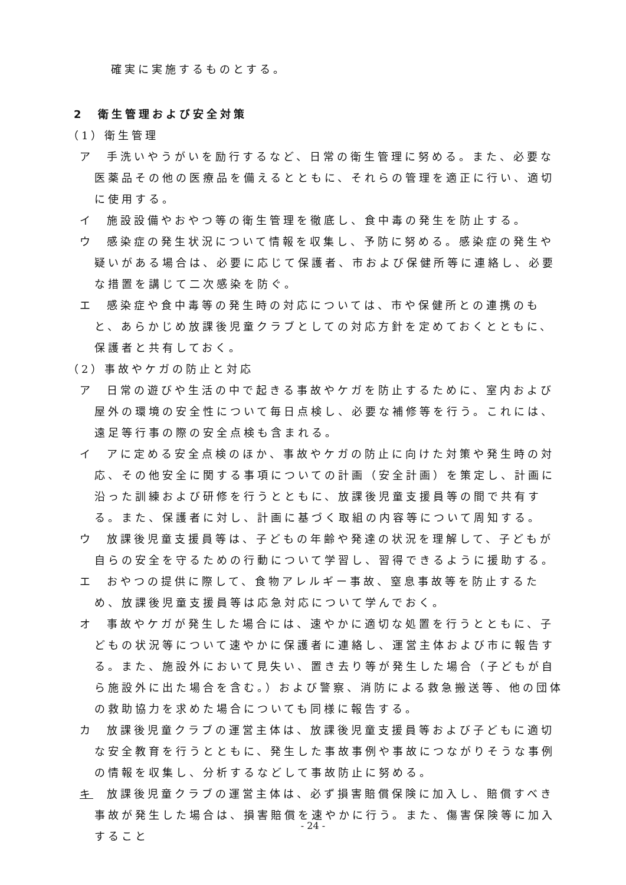確実に実施するものとする。
2　衛生管理および安全対策
（1）衛生管理
ア　手洗いやうがいを励行するなど、日常の衛生管理に努める。また、必要な医薬品その他の医療品を備えるとともに、それらの管理を適正に行い、適切に使用する。
イ　施設設備やおやつ等の衛生管理を徹底し、食中毒の発生を防止する。
ウ　感染症の発生状況について情報を収集し、予防に努める。感染症の発生や疑いがある場合は、必要に応じて保護者、市および保健所等に連絡し、必要な措置を講じて二次感染を防ぐ。
エ　感染症や食中毒等の発生時の対応については、市や保健所との連携のもと、あらかじめ放課後児童クラブとしての対応方針を定めておくとともに、保護者と共有しておく。
（2）事故やケガの防止と対応
ア　日常の遊びや生活の中で起きる事故やケガを防止するために、室内および屋外の環境の安全性について毎日点検し、必要な補修等を行う。これには、遠足等行事の際の安全点検も含まれる。
イ　アに定める安全点検のほか、事故やケガの防止に向けた対策や発生時の対応、その他安全に関する事項についての計画（安全計画）を策定し、計画に沿った訓練および研修を行うとともに、放課後児童支援員等の間で共有する。また、保護者に対し、計画に基づく取組の内容等について周知する。
ウ　放課後児童支援員等は、子どもの年齢や発達の状況を理解して、子どもが自らの安全を守るための行動について学習し、習得できるように援助する。
エ　おやつの提供に際して、食物アレルギー事故、窒息事故等を防止するため、放課後児童支援員等は応急対応について学んでおく。
オ　事故やケガが発生した場合には、速やかに適切な処置を行うとともに、子どもの状況等について速やかに保護者に連絡し、運営主体および市に報告する。また、施設外において見失い、置き去り等が発生した場合（子どもが自ら施設外に出た場合を含む。）および警察、消防による救急搬送等、他の団体の救助協力を求めた場合についても同様に報告する。
カ　放課後児童クラブの運営主体は、放課後児童支援員等および子どもに適切な安全教育を行うとともに、発生した事故事例や事故につながりそうな事例の情報を収集し、分析するなどして事故防止に努める。
キ　放課後児童クラブの運営主体は、必ず損害賠償保険に加入し、賠償すべき事故が発生した場合は、損害賠償を速やかに行う。また、傷害保険等に加入すること
- 24 -